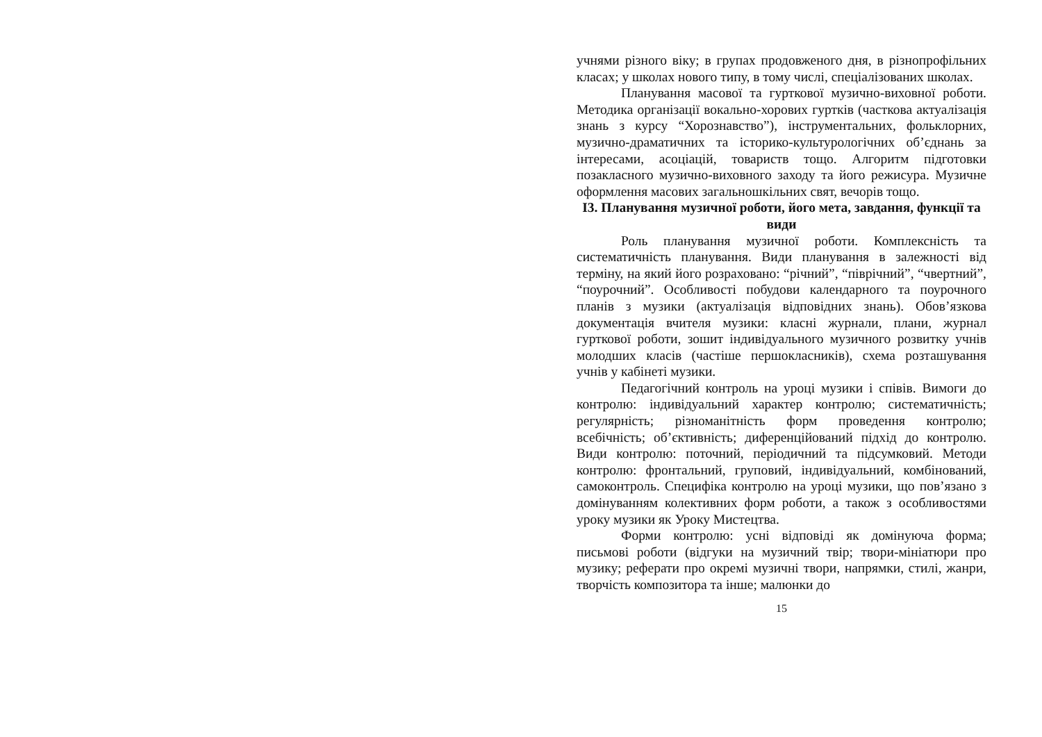учнями різного віку; в групах продовженого дня, в різнопрофі­льних класах; у школах нового типу, в тому числі, спеціалізованих школах.
Планування масової та гурткової музично-виховної роботи. Методика організації вокально-хорових гуртків (часткова актуалізація знань з курсу “Хорознавство”), інструментальних, фольклорних, музично-драматичних та історико-культурологічних об’єднань за інтересами, асоціацій, товариств тощо. Алгоритм підготовки позакласного музично-виховного заходу та його режисура. Музичне оформлення масових загальношкільних свят, вечорів тощо.
І3. Планування музичної роботи, його мета, завдання, функції та види
Роль планування музичної роботи. Комплексність та систематичність планування. Види планування в залежності від терміну, на який його розраховано: “річний”, “піврічний”, “чвертний”, “поурочний”. Особливості побудови календарного та поурочного планів з музики (актуалізація відповідних знань). Обов’язкова документація вчителя музики: класні журнали, плани, журнал гурткової роботи, зошит індивідуального музичного розвитку учнів молодших класів (частіше першокласників), схема розташування учнів у кабінеті музики.
Педагогічний контроль на уроці музики і співів. Вимоги до контролю: індивідуальний характер контролю; систематичність; регулярність; різноманітність форм проведення контролю; всебічність; об’єктивність; диференційований підхід до контролю. Види контролю: поточний, періодичний та підсумковий. Методи контролю: фронтальний, груповий, індивідуальний, комбінований, самоконтроль. Специфіка контролю на уроці музики, що пов’язано з домінуванням колективних форм роботи, а також з особливостями уроку музики як Уроку Мистецтва.
Форми контролю: усні відповіді як домінуюча форма; письмові роботи (відгуки на музичний твір; твори-мініатюри про музику; реферати про окремі музичні твори, напрямки, стилі, жанри, творчість композитора та інше; малюнки до
15